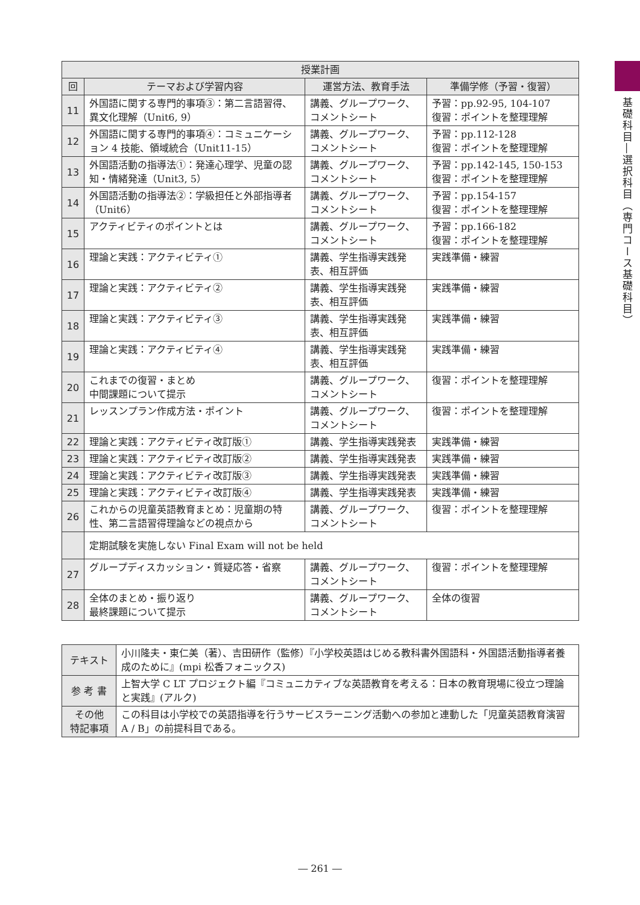| 授業計画 | | | |
| --- | --- | --- | --- |
| 回 | テーマおよび学習内容 | 運営方法、教育手法 | 準備学修（予習・復習） |
| 11 | 外国語に関する専門的事項③：第二言語習得、異文化理解（Unit6, 9） | 講義、グループワーク、コメントシート | 予習：pp.92-95, 104-107 復習：ポイントを整理理解 |
| 12 | 外国語に関する専門的事項④：コミュニケーション 4 技能、領域統合（Unit11-15） | 講義、グループワーク、コメントシート | 予習：pp.112-128 復習：ポイントを整理理解 |
| 13 | 外国語活動の指導法①：発達心理学、児童の認知・情緒発達（Unit3, 5） | 講義、グループワーク、コメントシート | 予習：pp.142-145, 150-153 復習：ポイントを整理理解 |
| 14 | 外国語活動の指導法②：学級担任と外部指導者（Unit6） | 講義、グループワーク、コメントシート | 予習：pp.154-157 復習：ポイントを整理理解 |
| 15 | アクティビティのポイントとは | 講義、グループワーク、コメントシート | 予習：pp.166-182 復習：ポイントを整理理解 |
| 16 | 理論と実践：アクティビティ① | 講義、学生指導実践発表、相互評価 | 実践準備・練習 |
| 17 | 理論と実践：アクティビティ② | 講義、学生指導実践発表、相互評価 | 実践準備・練習 |
| 18 | 理論と実践：アクティビティ③ | 講義、学生指導実践発表、相互評価 | 実践準備・練習 |
| 19 | 理論と実践：アクティビティ④ | 講義、学生指導実践発表、相互評価 | 実践準備・練習 |
| 20 | これまでの復習・まとめ 中間課題について提示 | 講義、グループワーク、コメントシート | 復習：ポイントを整理理解 |
| 21 | レッスンプラン作成方法・ポイント | 講義、グループワーク、コメントシート | 復習：ポイントを整理理解 |
| 22 | 理論と実践：アクティビティ改訂版① | 講義、学生指導実践発表 | 実践準備・練習 |
| 23 | 理論と実践：アクティビティ改訂版② | 講義、学生指導実践発表 | 実践準備・練習 |
| 24 | 理論と実践：アクティビティ改訂版③ | 講義、学生指導実践発表 | 実践準備・練習 |
| 25 | 理論と実践：アクティビティ改訂版④ | 講義、学生指導実践発表 | 実践準備・練習 |
| 26 | これからの児童英語教育まとめ：児童期の特性、第二言語習得理論などの視点から | 講義、グループワーク、コメントシート | 復習：ポイントを整理理解 |
| | 定期試験を実施しない Final Exam will not be held | | |
| 27 | グループディスカッション・質疑応答・省察 | 講義、グループワーク、コメントシート | 復習：ポイントを整理理解 |
| 28 | 全体のまとめ・振り返り 最終課題について提示 | 講義、グループワーク、コメントシート | 全体の復習 |
| テキスト | 小川隆夫・東仁美（著）、吉田研作（監修）『小学校英語はじめる教科書外国語科・外国語活動指導者養成のために』(mpi 松香フォニックス) |
| 参 考 書 | 上智大学 C LT プロジェクト編『コミュニカティブな英語教育を考える：日本の教育現場に役立つ理論と実践』(アルク) |
| その他 特記事項 | この科目は小学校での英語指導を行うサービスラーニング活動への参加と連動した「児童英語教育演習 A / B」の前提科目である。 |
基礎科目―選択科目（専門コース基礎科目）
― 261 ―